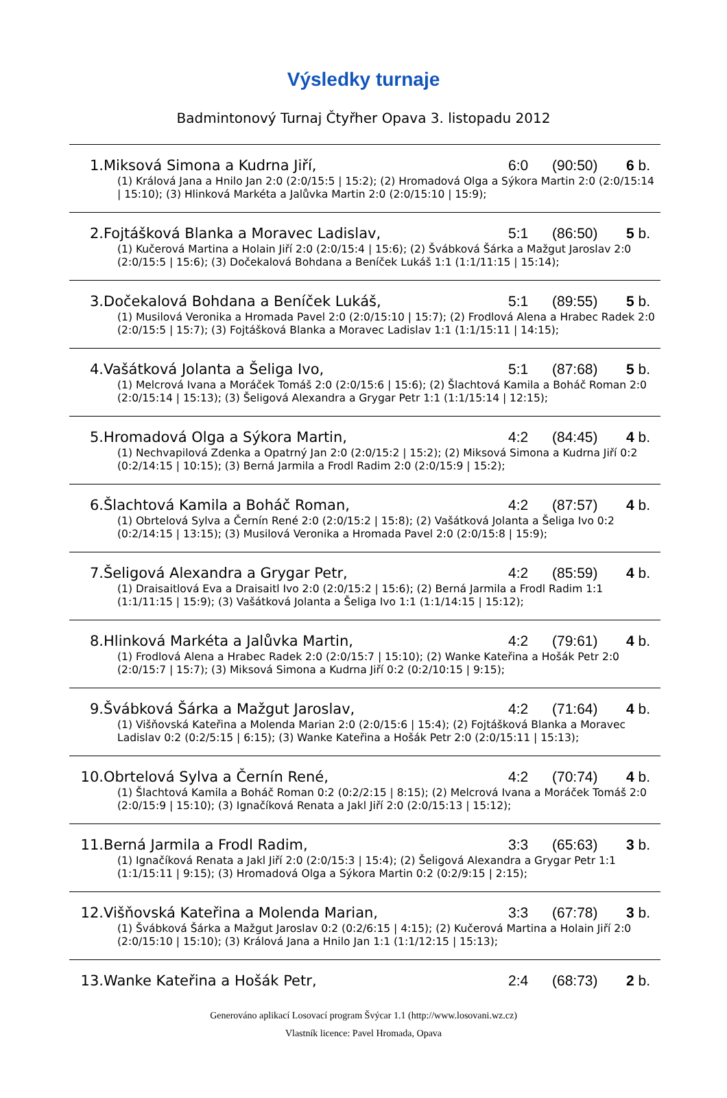Výsledky turnaje
Badmintonový Turnaj Čtyřher Opava 3. listopadu 2012
| 1. | Miksová Simona a Kudrna Jiří, | 6:0 | (90:50) | 6 b. |
| (1) Králová Jana a Hnilo Jan 2:0 (2:0/15:5 / 15:2); (2) Hromadová Olga a Sýkora Martin 2:0 (2:0/15:14 / 15:10); (3) Hlinková Markéta a Jalůvka Martin 2:0 (2:0/15:10 / 15:9); | | | | |
| 2. | Fojtášková Blanka a Moravec Ladislav, | 5:1 | (86:50) | 5 b. |
| (1) Kučerová Martina a Holain Jiří 2:0 (2:0/15:4 / 15:6); (2) Švábková Šárka a Mažgut Jaroslav 2:0 (2:0/15:5 / 15:6); (3) Dočekalová Bohdana a Beníček Lukáš 1:1 (1:1/11:15 / 15:14); | | | | |
| 3. | Dočekalová Bohdana a Beníček Lukáš, | 5:1 | (89:55) | 5 b. |
| (1) Musilová Veronika a Hromada Pavel 2:0 (2:0/15:10 / 15:7); (2) Frodlová Alena a Hrabec Radek 2:0 (2:0/15:5 / 15:7); (3) Fojtášková Blanka a Moravec Ladislav 1:1 (1:1/15:11 / 14:15); | | | | |
| 4. | Vašátková Jolanta a Šeliga Ivo, | 5:1 | (87:68) | 5 b. |
| (1) Melcrová Ivana a Moráček Tomáš 2:0 (2:0/15:6 / 15:6); (2) Šlachtová Kamila a Boháč Roman 2:0 (2:0/15:14 / 15:13); (3) Šeligová Alexandra a Grygar Petr 1:1 (1:1/15:14 / 12:15); | | | | |
| 5. | Hromadová Olga a Sýkora Martin, | 4:2 | (84:45) | 4 b. |
| (1) Nechvapilová Zdenka a Opatrný Jan 2:0 (2:0/15:2 / 15:2); (2) Miksová Simona a Kudrna Jiří 0:2 (0:2/14:15 / 10:15); (3) Berná Jarmila a Frodl Radim 2:0 (2:0/15:9 / 15:2); | | | | |
| 6. | Šlachtová Kamila a Boháč Roman, | 4:2 | (87:57) | 4 b. |
| (1) Obrtelová Sylva a Černín René 2:0 (2:0/15:2 / 15:8); (2) Vašátková Jolanta a Šeliga Ivo 0:2 (0:2/14:15 / 13:15); (3) Musilová Veronika a Hromada Pavel 2:0 (2:0/15:8 / 15:9); | | | | |
| 7. | Šeligová Alexandra a Grygar Petr, | 4:2 | (85:59) | 4 b. |
| (1) Draisaitlová Eva a Draisaitl Ivo 2:0 (2:0/15:2 / 15:6); (2) Berná Jarmila a Frodl Radim 1:1 (1:1/11:15 / 15:9); (3) Vašátková Jolanta a Šeliga Ivo 1:1 (1:1/14:15 / 15:12); | | | | |
| 8. | Hlinková Markéta a Jalůvka Martin, | 4:2 | (79:61) | 4 b. |
| (1) Frodlová Alena a Hrabec Radek 2:0 (2:0/15:7 / 15:10); (2) Wanke Kateřina a Hošák Petr 2:0 (2:0/15:7 / 15:7); (3) Miksová Simona a Kudrna Jiří 0:2 (0:2/10:15 / 9:15); | | | | |
| 9. | Švábková Šárka a Mažgut Jaroslav, | 4:2 | (71:64) | 4 b. |
| (1) Višňovská Kateřina a Molenda Marian 2:0 (2:0/15:6 / 15:4); (2) Fojtášková Blanka a Moravec Ladislav 0:2 (0:2/5:15 / 6:15); (3) Wanke Kateřina a Hošák Petr 2:0 (2:0/15:11 / 15:13); | | | | |
| 10. | Obrtelová Sylva a Černín René, | 4:2 | (70:74) | 4 b. |
| (1) Šlachtová Kamila a Boháč Roman 0:2 (0:2/2:15 / 8:15); (2) Melcrová Ivana a Moráček Tomáš 2:0 (2:0/15:9 / 15:10); (3) Ignačíková Renata a Jakl Jiří 2:0 (2:0/15:13 / 15:12); | | | | |
| 11. | Berná Jarmila a Frodl Radim, | 3:3 | (65:63) | 3 b. |
| (1) Ignačíková Renata a Jakl Jiří 2:0 (2:0/15:3 / 15:4); (2) Šeligová Alexandra a Grygar Petr 1:1 (1:1/15:11 / 9:15); (3) Hromadová Olga a Sýkora Martin 0:2 (0:2/9:15 / 2:15); | | | | |
| 12. | Višňovská Kateřina a Molenda Marian, | 3:3 | (67:78) | 3 b. |
| (1) Švábková Šárka a Mažgut Jaroslav 0:2 (0:2/6:15 / 4:15); (2) Kučerová Martina a Holain Jiří 2:0 (2:0/15:10 / 15:10); (3) Králová Jana a Hnilo Jan 1:1 (1:1/12:15 / 15:13); | | | | |
| 13. | Wanke Kateřina a Hošák Petr, | 2:4 | (68:73) | 2 b. |
Generováno aplikací Losovací program Švýcar 1.1 (http://www.losovani.wz.cz)
Vlastník licence: Pavel Hromada, Opava